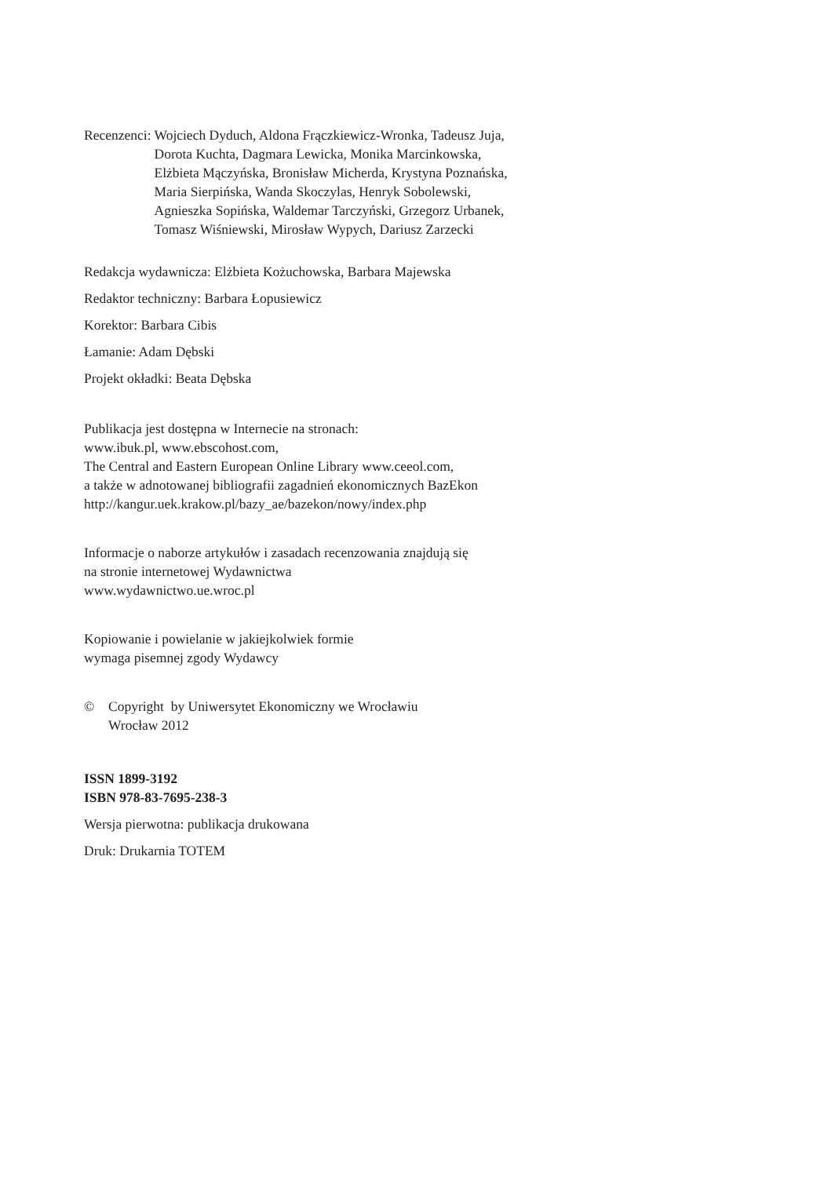Recenzenci: Wojciech Dyduch, Aldona Frączkiewicz-Wronka, Tadeusz Juja,
Dorota Kuchta, Dagmara Lewicka, Monika Marcinkowska,
Elżbieta Mączyńska, Bronisław Micherda, Krystyna Poznańska,
Maria Sierpińska, Wanda Skoczylas, Henryk Sobolewski,
Agnieszka Sopińska, Waldemar Tarczyński, Grzegorz Urbanek,
Tomasz Wiśniewski, Mirosław Wypych, Dariusz Zarzecki
Redakcja wydawnicza: Elżbieta Kożuchowska, Barbara Majewska
Redaktor techniczny: Barbara Łopusiewicz
Korektor: Barbara Cibis
Łamanie: Adam Dębski
Projekt okładki: Beata Dębska
Publikacja jest dostępna w Internecie na stronach:
www.ibuk.pl, www.ebscohost.com,
The Central and Eastern European Online Library www.ceeol.com,
a także w adnotowanej bibliografii zagadnień ekonomicznych BazEkon
http://kangur.uek.krakow.pl/bazy_ae/bazekon/nowy/index.php
Informacje o naborze artykułów i zasadach recenzowania znajdują się
na stronie internetowej Wydawnictwa
www.wydawnictwo.ue.wroc.pl
Kopiowanie i powielanie w jakiejkolwiek formie
wymaga pisemnej zgody Wydawcy
© Copyright by Uniwersytet Ekonomiczny we Wrocławiu
Wrocław 2012
ISSN 1899-3192
ISBN 978-83-7695-238-3
Wersja pierwotna: publikacja drukowana
Druk: Drukarnia TOTEM